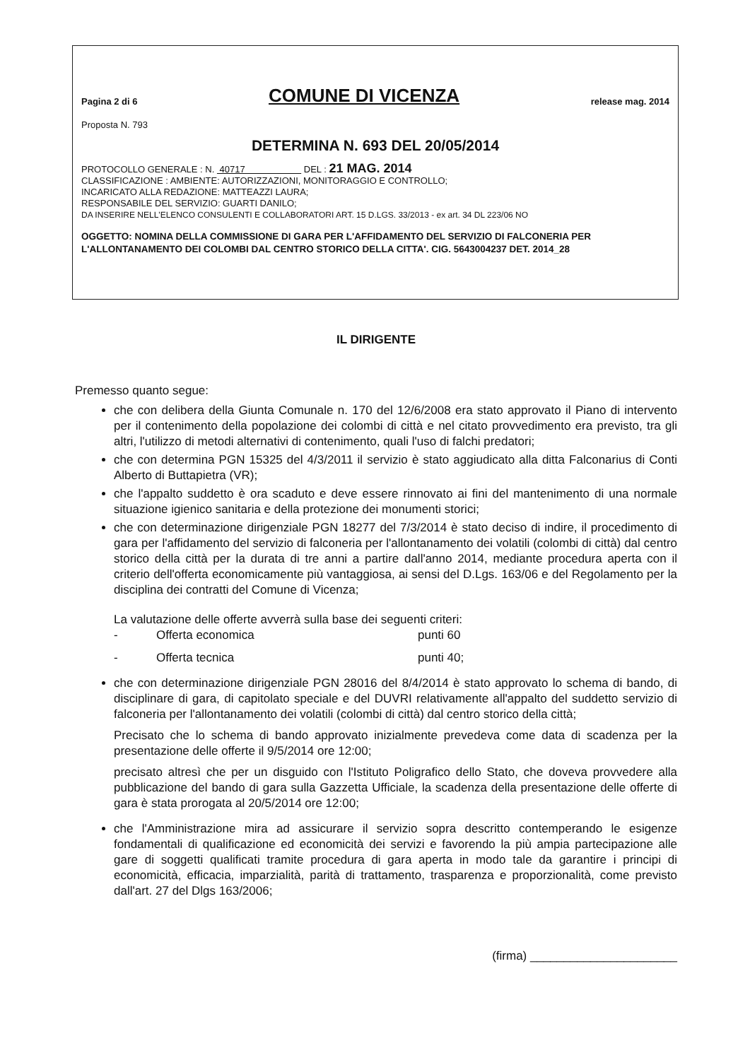Pagina 2 di 6 COMUNE DI VICENZA release mag. 2014
Proposta N. 793
DETERMINA N. 693 DEL 20/05/2014
PROTOCOLLO GENERALE : N. 40717 DEL : 21 MAG. 2014
CLASSIFICAZIONE : AMBIENTE: AUTORIZZAZIONI, MONITORAGGIO E CONTROLLO;
INCARICATO ALLA REDAZIONE: MATTEAZZI LAURA;
RESPONSABILE DEL SERVIZIO: GUARTI DANILO;
DA INSERIRE NELL'ELENCO CONSULENTI E COLLABORATORI ART. 15 D.LGS. 33/2013 - ex art. 34 DL 223/06 NO
OGGETTO: NOMINA DELLA COMMISSIONE DI GARA PER L'AFFIDAMENTO DEL SERVIZIO DI FALCONERIA PER L'ALLONTANAMENTO DEI COLOMBI DAL CENTRO STORICO DELLA CITTA'. CIG. 5643004237 DET. 2014_28
IL DIRIGENTE
Premesso quanto segue:
che con delibera della Giunta Comunale n. 170 del 12/6/2008 era stato approvato il Piano di intervento per il contenimento della popolazione dei colombi di città e nel citato provvedimento era previsto, tra gli altri, l'utilizzo di metodi alternativi di contenimento, quali l'uso di falchi predatori;
che con determina PGN 15325 del 4/3/2011 il servizio è stato aggiudicato alla ditta Falconarius di Conti Alberto di Buttapietra (VR);
che l'appalto suddetto è ora scaduto e deve essere rinnovato ai fini del mantenimento di una normale situazione igienico sanitaria e della protezione dei monumenti storici;
che con determinazione dirigenziale PGN 18277 del 7/3/2014 è stato deciso di indire, il procedimento di gara per l'affidamento del servizio di falconeria per l'allontanamento dei volatili (colombi di città) dal centro storico della città per la durata di tre anni a partire dall'anno 2014, mediante procedura aperta con il criterio dell'offerta economicamente più vantaggiosa, ai sensi del D.Lgs. 163/06 e del Regolamento per la disciplina dei contratti del Comune di Vicenza;
La valutazione delle offerte avverrà sulla base dei seguenti criteri:
- Offerta economica punti 60
- Offerta tecnica punti 40;
che con determinazione dirigenziale PGN 28016 del 8/4/2014 è stato approvato lo schema di bando, di disciplinare di gara, di capitolato speciale e del DUVRI relativamente all'appalto del suddetto servizio di falconeria per l'allontanamento dei volatili (colombi di città) dal centro storico della città;
Precisato che lo schema di bando approvato inizialmente prevedeva come data di scadenza per la presentazione delle offerte il 9/5/2014 ore 12:00;
precisato altresì che per un disguido con l'Istituto Poligrafico dello Stato, che doveva provvedere alla pubblicazione del bando di gara sulla Gazzetta Ufficiale, la scadenza della presentazione delle offerte di gara è stata prorogata al 20/5/2014 ore 12:00;
che l'Amministrazione mira ad assicurare il servizio sopra descritto contemperando le esigenze fondamentali di qualificazione ed economicità dei servizi e favorendo la più ampia partecipazione alle gare di soggetti qualificati tramite procedura di gara aperta in modo tale da garantire i principi di economicità, efficacia, imparzialità, parità di trattamento, trasparenza e proporzionalità, come previsto dall'art. 27 del Dlgs 163/2006;
(firma) ______________________